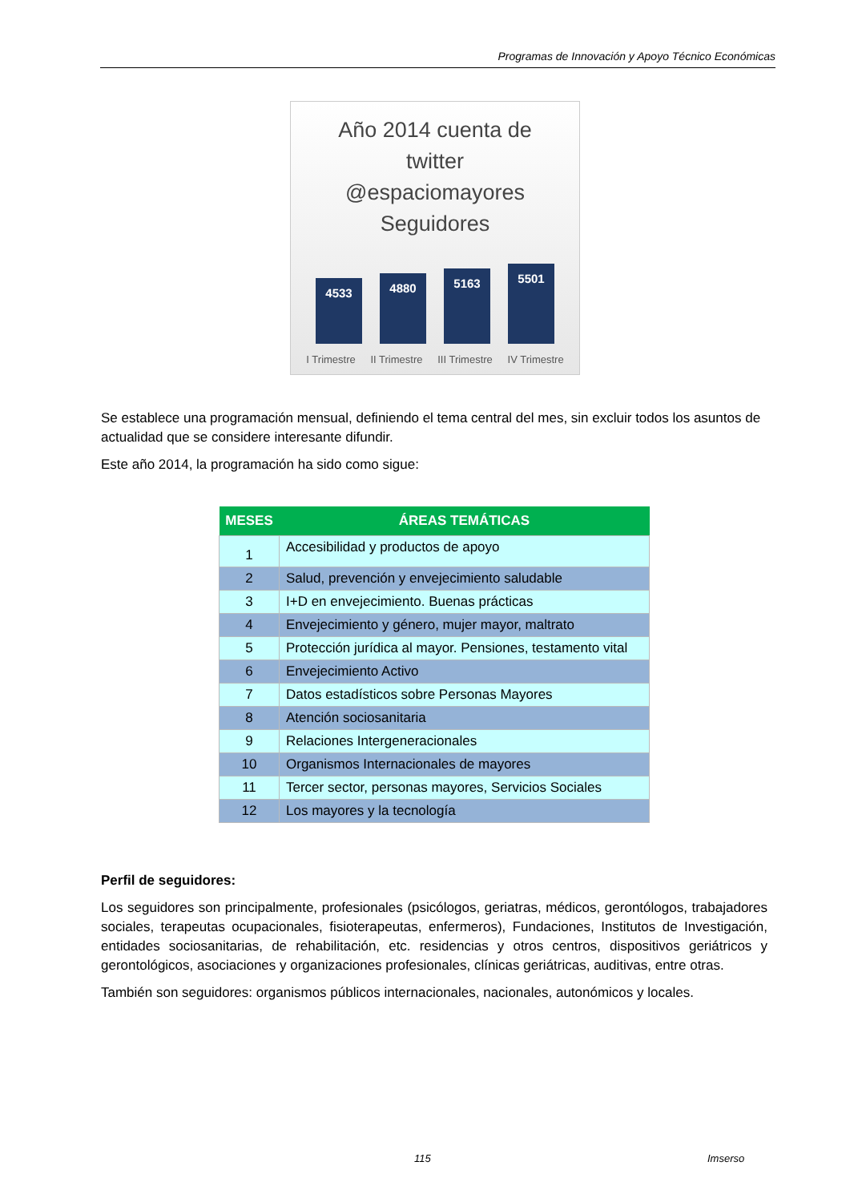Programas de Innovación y Apoyo Técnico Económicas
Año 2014 cuenta de
twitter
@espaciomayores
Seguidores
4533
4880
5163
5501
I Trimestre II Trimestre III Trimestre IV Trimestre
Se establece una programación mensual, definiendo el tema central del mes, sin excluir todos los asuntos de actualidad que se considere interesante difundir.
Este año 2014, la programación ha sido como sigue:
| MESES | ÁREAS TEMÁTICAS |
| --- | --- |
| 1 | Accesibilidad y productos de apoyo |
| 2 | Salud, prevención y envejecimiento saludable |
| 3 | I+D en envejecimiento. Buenas prácticas |
| 4 | Envejecimiento y género, mujer mayor, maltrato |
| 5 | Protección jurídica al mayor. Pensiones, testamento vital |
| 6 | Envejecimiento Activo |
| 7 | Datos estadísticos sobre Personas Mayores |
| 8 | Atención sociosanitaria |
| 9 | Relaciones Intergeneracionales |
| 10 | Organismos Internacionales de mayores |
| 11 | Tercer sector, personas mayores, Servicios Sociales |
| 12 | Los mayores y la tecnología |
Perfil de seguidores:
Los seguidores son principalmente, profesionales (psicólogos, geriatras, médicos, gerontólogos, trabajadores sociales, terapeutas ocupacionales, fisioterapeutas, enfermeros), Fundaciones, Institutos de Investigación, entidades sociosanitarias, de rehabilitación, etc. residencias y otros centros, dispositivos geriátricos y gerontológicos, asociaciones y organizaciones profesionales, clínicas geriátricas, auditivas, entre otras.
También son seguidores: organismos públicos internacionales, nacionales, autonómicos y locales.
115 Imserso